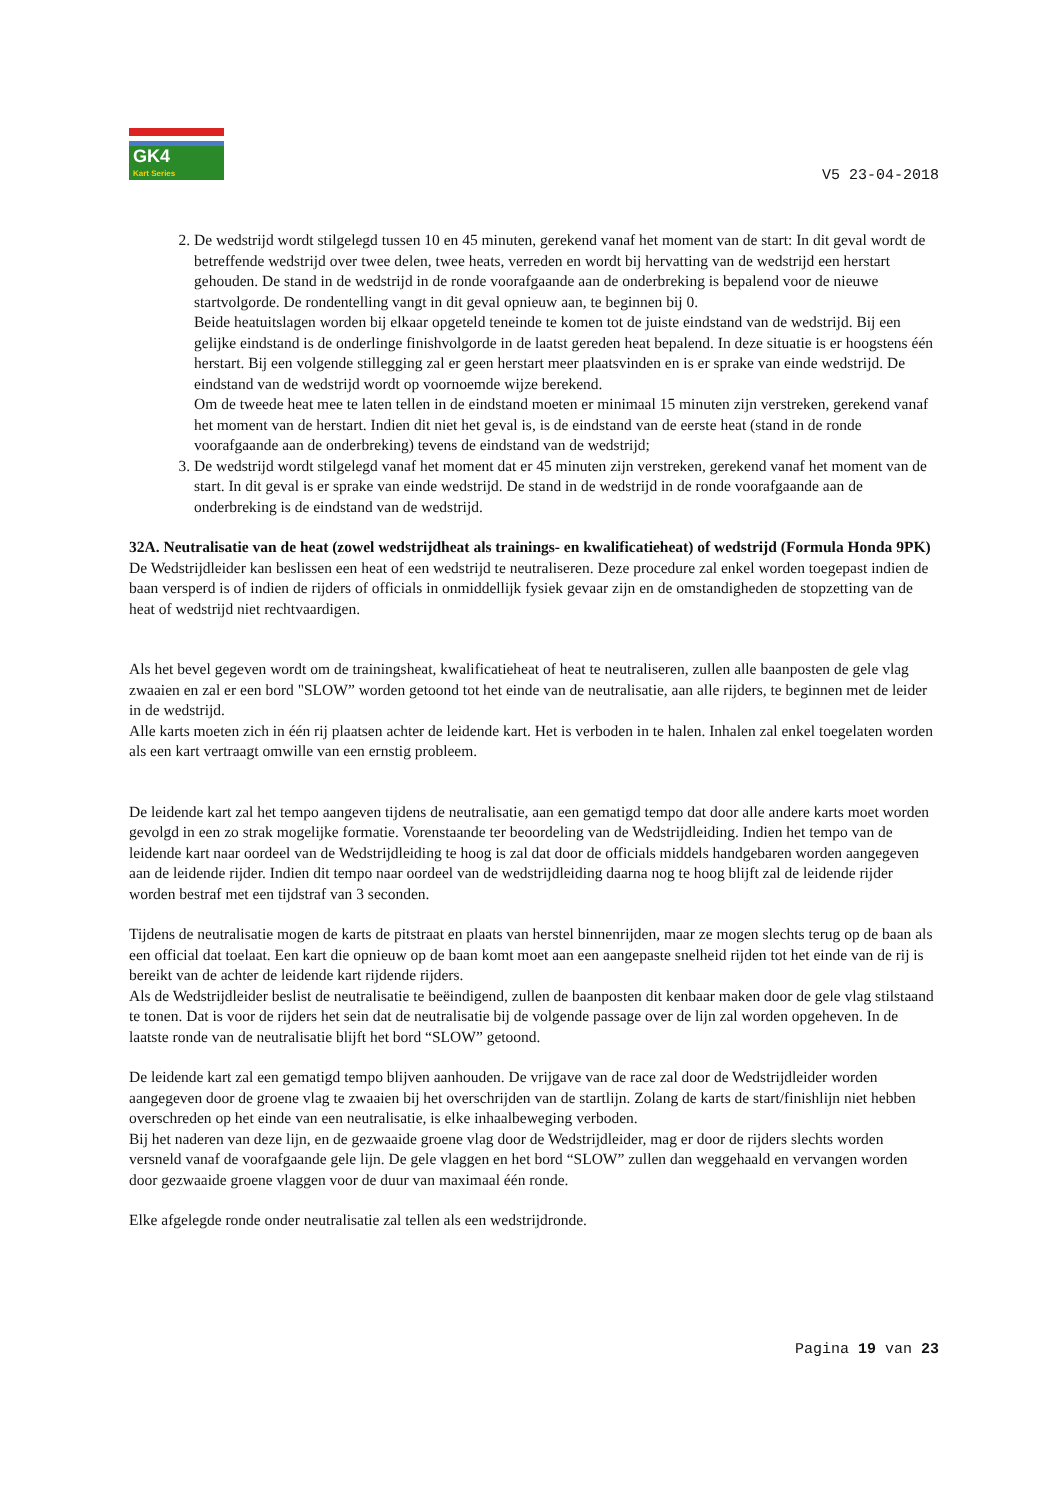GK4
Kart Series
V5 23-04-2018
2. De wedstrijd wordt stilgelegd tussen 10 en 45 minuten, gerekend vanaf het moment van de start: In dit geval wordt de betreffende wedstrijd over twee delen, twee heats, verreden en wordt bij hervatting van de wedstrijd een herstart gehouden. De stand in de wedstrijd in de ronde voorafgaande aan de onderbreking is bepalend voor de nieuwe startvolgorde. De rondentelling vangt in dit geval opnieuw aan, te beginnen bij 0.
Beide heatuitslagen worden bij elkaar opgeteld teneinde te komen tot de juiste eindstand van de wedstrijd. Bij een gelijke eindstand is de onderlinge finishvolgorde in de laatst gereden heat bepalend. In deze situatie is er hoogstens één herstart. Bij een volgende stillegging zal er geen herstart meer plaatsvinden en is er sprake van einde wedstrijd. De eindstand van de wedstrijd wordt op voornoemde wijze berekend.
Om de tweede heat mee te laten tellen in de eindstand moeten er minimaal 15 minuten zijn verstreken, gerekend vanaf het moment van de herstart. Indien dit niet het geval is, is de eindstand van de eerste heat (stand in de ronde voorafgaande aan de onderbreking) tevens de eindstand van de wedstrijd;
3. De wedstrijd wordt stilgelegd vanaf het moment dat er 45 minuten zijn verstreken, gerekend vanaf het moment van de start. In dit geval is er sprake van einde wedstrijd. De stand in de wedstrijd in de ronde voorafgaande aan de onderbreking is de eindstand van de wedstrijd.
32A. Neutralisatie van de heat (zowel wedstrijdheat als trainings- en kwalificatieheat) of wedstrijd (Formula Honda 9PK)
De Wedstrijdleider kan beslissen een heat of een wedstrijd te neutraliseren. Deze procedure zal enkel worden toegepast indien de baan versperd is of indien de rijders of officials in onmiddellijk fysiek gevaar zijn en de omstandigheden de stopzetting van de heat of wedstrijd niet rechtvaardigen.
Als het bevel gegeven wordt om de trainingsheat, kwalificatieheat of heat te neutraliseren, zullen alle baanposten de gele vlag zwaaien en zal er een bord "SLOW” worden getoond tot het einde van de neutralisatie, aan alle rijders, te beginnen met de leider in de wedstrijd.
Alle karts moeten zich in één rij plaatsen achter de leidende kart. Het is verboden in te halen. Inhalen zal enkel toegelaten worden als een kart vertraagt omwille van een ernstig probleem.
De leidende kart zal het tempo aangeven tijdens de neutralisatie, aan een gematigd tempo dat door alle andere karts moet worden gevolgd in een zo strak mogelijke formatie. Vorenstaande ter beoordeling van de Wedstrijdleiding. Indien het tempo van de leidende kart naar oordeel van de Wedstrijdleiding te hoog is zal dat door de officials middels handgebaren worden aangegeven aan de leidende rijder. Indien dit tempo naar oordeel van de wedstrijdleiding daarna nog te hoog blijft zal de leidende rijder worden bestraf met een tijdstraf van 3 seconden.
Tijdens de neutralisatie mogen de karts de pitstraat en plaats van herstel binnenrijden, maar ze mogen slechts terug op de baan als een official dat toelaat. Een kart die opnieuw op de baan komt moet aan een aangepaste snelheid rijden tot het einde van de rij is bereikt van de achter de leidende kart rijdende rijders.
Als de Wedstrijdleider beslist de neutralisatie te beëindigend, zullen de baanposten dit kenbaar maken door de gele vlag stilstaand te tonen. Dat is voor de rijders het sein dat de neutralisatie bij de volgende passage over de lijn zal worden opgeheven. In de laatste ronde van de neutralisatie blijft het bord “SLOW” getoond.
De leidende kart zal een gematigd tempo blijven aanhouden. De vrijgave van de race zal door de Wedstrijdleider worden aangegeven door de groene vlag te zwaaien bij het overschrijden van de startlijn. Zolang de karts de start/finishlijn niet hebben overschreden op het einde van een neutralisatie, is elke inhaalbeweging verboden.
Bij het naderen van deze lijn, en de gezwaaide groene vlag door de Wedstrijdleider, mag er door de rijders slechts worden versneld vanaf de voorafgaande gele lijn. De gele vlaggen en het bord “SLOW” zullen dan weggehaald en vervangen worden door gezwaaide groene vlaggen voor de duur van maximaal één ronde.
Elke afgelegde ronde onder neutralisatie zal tellen als een wedstrijdronde.
Pagina 19 van 23